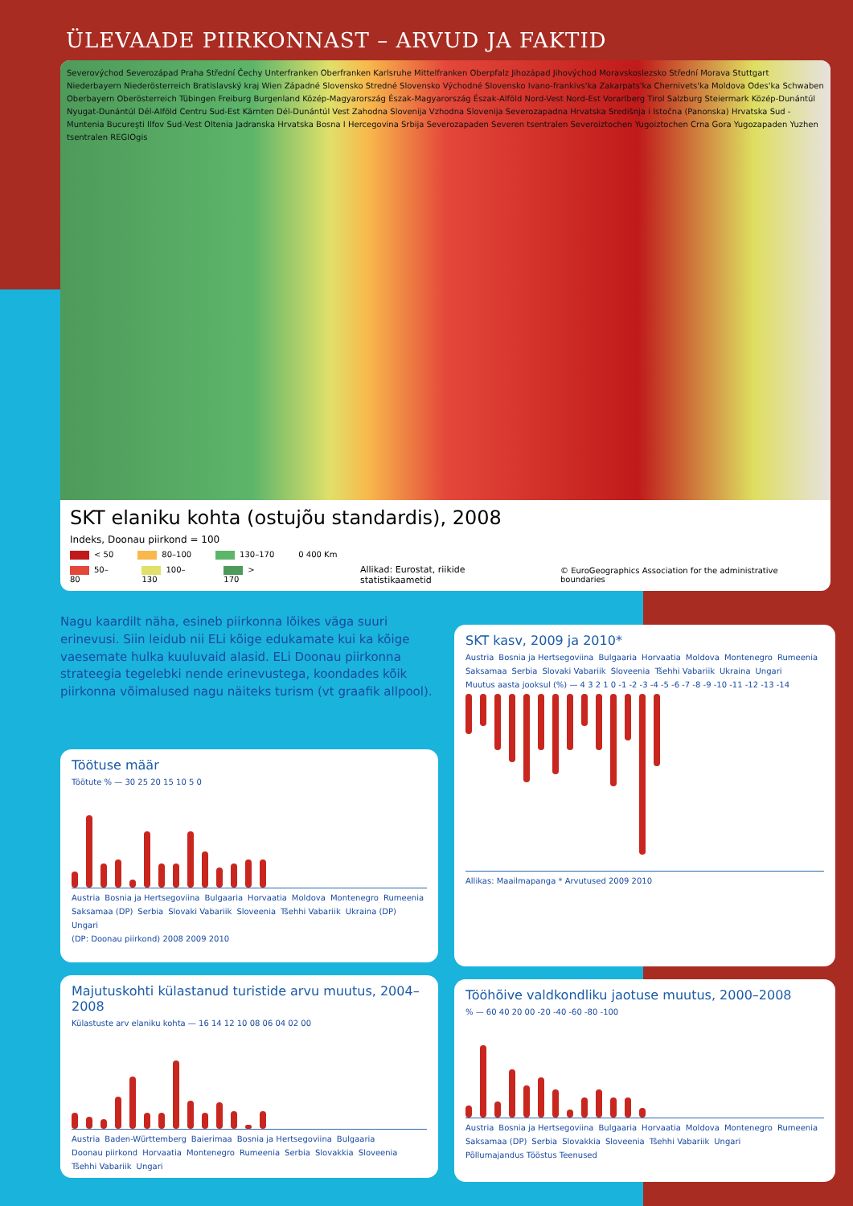ÜLEVAADE PIIRKONNAST – ARVUD JA FAKTID
Severovýchod Severozápad Praha Střední Čechy Unterfranken Oberfranken Karlsruhe Mittelfranken Oberpfalz Jihozápad Jihovýchod Moravskoslezsko Střední Morava Stuttgart Niederbayern Niederösterreich Bratislavský kraj Wien Západné Slovensko Stredné Slovensko Východné Slovensko Ivano-frankivs'ka Zakarpats'ka Chernivets'ka Moldova Odes'ka Schwaben Oberbayern Oberösterreich Tübingen Freiburg Burgenland Közép-Magyarország Észak-Magyarország Észak-Alföld Nord-Vest Nord-Est Vorarlberg Tirol Salzburg Steiermark Közép-Dunántúl Nyugat-Dunántúl Dél-Alföld Centru Sud-Est Kärnten Dél-Dunántúl Vest Zahodna Slovenija Vzhodna Slovenija Severozapadna Hrvatska Središnja i Istočna (Panonska) Hrvatska Sud - Muntenia Bucureşti Ilfov Sud-Vest Oltenia Jadranska Hrvatska Bosna I Hercegovina Srbija Severozapaden Severen tsentralen Severoiztochen Yugoiztochen Crna Gora Yugozapaden Yuzhen tsentralen REGIOgis
SKT elaniku kohta (ostujõu standardis), 2008
Indeks, Doonau piirkond = 100
< 50 80–100 130–170 0 400 Km
50–80 100–130 > 170 Allikad: Eurostat, riikide statistikaametid © EuroGeographics Association for the administrative boundaries
Nagu kaardilt näha, esineb piirkonna lõikes väga suuri erinevusi. Siin leidub nii ELi kõige edukamate kui ka kõige vaesemate hulka kuuluvaid alasid. ELi Doonau piirkonna strateegia tegelebki nende erinevustega, koondades kõik piirkonna võimalused nagu näiteks turism (vt graafik allpool).
Töötuse määr
Töötute % — 30 25 20 15 10 5 0
Austria Bosnia ja Hertsegoviina Bulgaaria Horvaatia Moldova Montenegro Rumeenia Saksamaa (DP) Serbia Slovaki Vabariik Sloveenia Tšehhi Vabariik Ukraina (DP) Ungari
(DP: Doonau piirkond) 2008 2009 2010
Majutuskohti külastanud turistide arvu muutus, 2004–2008
Külastuste arv elaniku kohta — 16 14 12 10 08 06 04 02 00
Austria Baden-Württemberg Baierimaa Bosnia ja Hertsegoviina Bulgaaria Doonau piirkond Horvaatia Montenegro Rumeenia Serbia Slovakkia Sloveenia Tšehhi Vabariik Ungari
SKT kasv, 2009 ja 2010*
Austria Bosnia ja Hertsegoviina Bulgaaria Horvaatia Moldova Montenegro Rumeenia Saksamaa Serbia Slovaki Vabariik Sloveenia Tšehhi Vabariik Ukraina Ungari
Muutus aasta jooksul (%) — 4 3 2 1 0 -1 -2 -3 -4 -5 -6 -7 -8 -9 -10 -11 -12 -13 -14
Allikas: Maailmapanga * Arvutused 2009 2010
Tööhõive valdkondliku jaotuse muutus, 2000–2008
% — 60 40 20 00 -20 -40 -60 -80 -100
Austria Bosnia ja Hertsegoviina Bulgaaria Horvaatia Moldova Montenegro Rumeenia Saksamaa (DP) Serbia Slovakkia Sloveenia Tšehhi Vabariik Ungari
Põllumajandus Tööstus Teenused